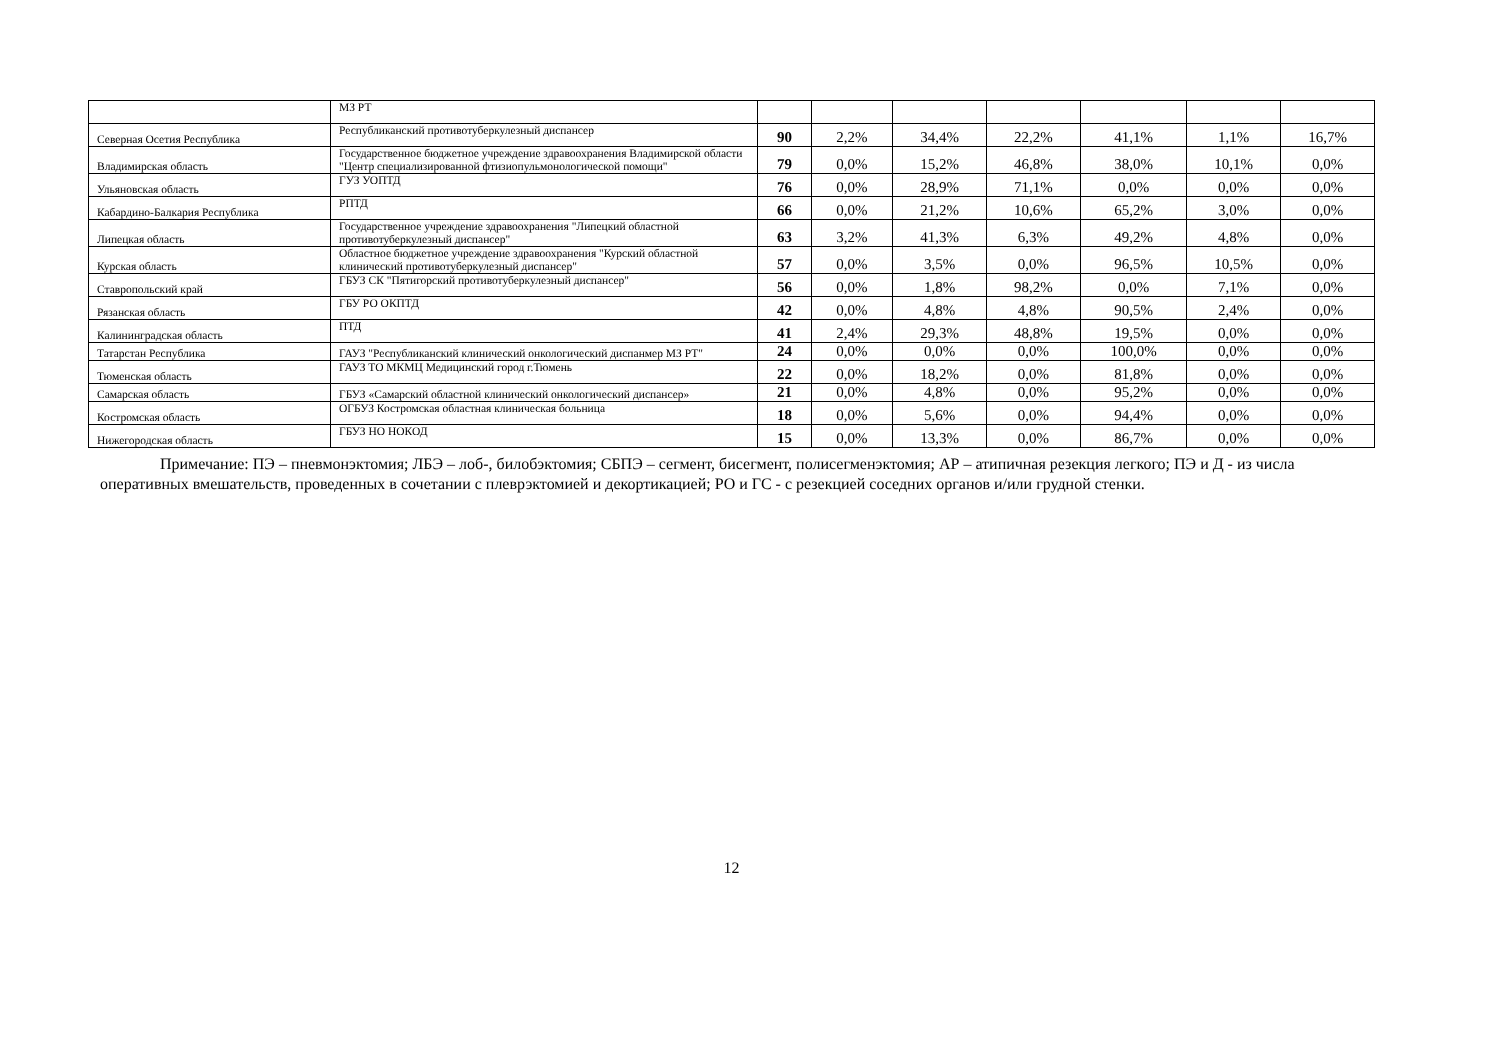| | МЗ РТ | | | | | | | |
| Северная Осетия Республика | Республиканский противотуберкулезный диспансер | 90 | 2,2% | 34,4% | 22,2% | 41,1% | 1,1% | 16,7% |
| Владимирская область | Государственное бюджетное учреждение здравоохранения Владимирской области "Центр специализированной фтизиопульмонологической помощи" | 79 | 0,0% | 15,2% | 46,8% | 38,0% | 10,1% | 0,0% |
| Ульяновская область | ГУЗ УОПТД | 76 | 0,0% | 28,9% | 71,1% | 0,0% | 0,0% | 0,0% |
| Кабардино-Балкария Республика | РПТД | 66 | 0,0% | 21,2% | 10,6% | 65,2% | 3,0% | 0,0% |
| Липецкая область | Государственное учреждение здравоохранения "Липецкий областной противотуберкулезный диспансер" | 63 | 3,2% | 41,3% | 6,3% | 49,2% | 4,8% | 0,0% |
| Курская область | Областное бюджетное учреждение здравоохранения "Курский областной клинический противотуберкулезный диспансер" | 57 | 0,0% | 3,5% | 0,0% | 96,5% | 10,5% | 0,0% |
| Ставропольский край | ГБУЗ СК "Пятигорский противотуберкулезный диспансер" | 56 | 0,0% | 1,8% | 98,2% | 0,0% | 7,1% | 0,0% |
| Рязанская область | ГБУ РО ОКПТД | 42 | 0,0% | 4,8% | 4,8% | 90,5% | 2,4% | 0,0% |
| Калининградская область | ПТД | 41 | 2,4% | 29,3% | 48,8% | 19,5% | 0,0% | 0,0% |
| Татарстан Республика | ГАУЗ "Республиканский клинический онкологический диспанмер МЗ РТ" | 24 | 0,0% | 0,0% | 0,0% | 100,0% | 0,0% | 0,0% |
| Тюменская область | ГАУЗ ТО МКМЦ Медицинский город г.Тюмень | 22 | 0,0% | 18,2% | 0,0% | 81,8% | 0,0% | 0,0% |
| Самарская область | ГБУЗ «Самарский областной клинический онкологический диспансер» | 21 | 0,0% | 4,8% | 0,0% | 95,2% | 0,0% | 0,0% |
| Костромская область | ОГБУЗ Костромская областная клиническая больница | 18 | 0,0% | 5,6% | 0,0% | 94,4% | 0,0% | 0,0% |
| Нижегородская область | ГБУЗ НО НОКОД | 15 | 0,0% | 13,3% | 0,0% | 86,7% | 0,0% | 0,0% |
Примечание: ПЭ – пневмонэктомия; ЛБЭ – лоб-, билобэктомия; СБПЭ – сегмент, бисегмент, полисегменэктомия; АР – атипичная резекция легкого; ПЭ и Д - из числа оперативных вмешательств, проведенных в сочетании с плеврэктомией и декортикацией; РО и ГС - с резекцией соседних органов и/или грудной стенки.
12